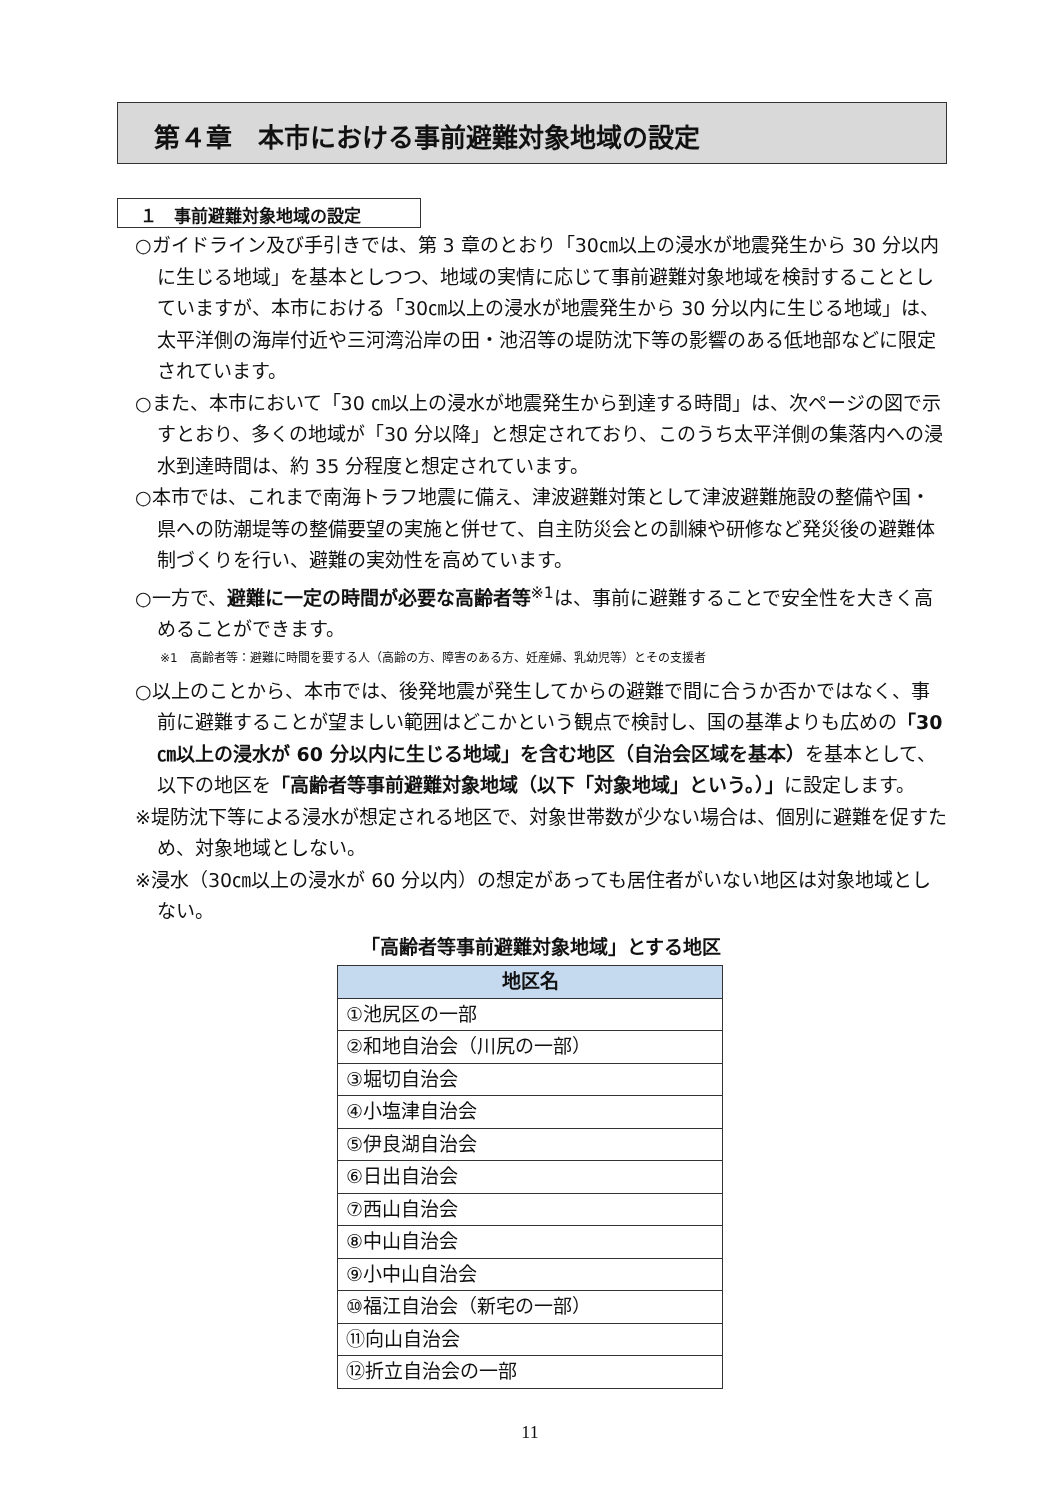第４章　本市における事前避難対象地域の設定
１　事前避難対象地域の設定
○ガイドライン及び手引きでは、第 3 章のとおり「30㎝以上の浸水が地震発生から 30 分以内に生じる地域」を基本としつつ、地域の実情に応じて事前避難対象地域を検討することとしていますが、本市における「30㎝以上の浸水が地震発生から 30 分以内に生じる地域」は、太平洋側の海岸付近や三河湾沿岸の田・池沼等の堤防沈下等の影響のある低地部などに限定されています。
○また、本市において「30 ㎝以上の浸水が地震発生から到達する時間」は、次ページの図で示すとおり、多くの地域が「30 分以降」と想定されており、このうち太平洋側の集落内への浸水到達時間は、約 35 分程度と想定されています。
○本市では、これまで南海トラフ地震に備え、津波避難対策として津波避難施設の整備や国・県への防潮堤等の整備要望の実施と併せて、自主防災会との訓練や研修など発災後の避難体制づくりを行い、避難の実効性を高めています。
○一方で、避難に一定の時間が必要な高齢者等<sup>※1</sup>は、事前に避難することで安全性を大きく高めることができます。
※1　高齢者等：避難に時間を要する人（高齢の方、障害のある方、妊産婦、乳幼児等）とその支援者
○以上のことから、本市では、後発地震が発生してからの避難で間に合うか否かではなく、事前に避難することが望ましい範囲はどこかという観点で検討し、国の基準よりも広めの「30 ㎝以上の浸水が 60 分以内に生じる地域」を含む地区（自治会区域を基本）を基本として、以下の地区を「高齢者等事前避難対象地域（以下「対象地域」という。）」に設定します。
※堤防沈下等による浸水が想定される地区で、対象世帯数が少ない場合は、個別に避難を促すため、対象地域としない。
※浸水（30㎝以上の浸水が 60 分以内）の想定があっても居住者がいない地区は対象地域としない。
「高齢者等事前避難対象地域」とする地区
| 地区名 |
| --- |
| ①池尻区の一部 |
| ②和地自治会（川尻の一部） |
| ③堀切自治会 |
| ④小塩津自治会 |
| ⑤伊良湖自治会 |
| ⑥日出自治会 |
| ⑦西山自治会 |
| ⑧中山自治会 |
| ⑨小中山自治会 |
| ⑩福江自治会（新宅の一部） |
| ⑪向山自治会 |
| ⑫折立自治会の一部 |
11